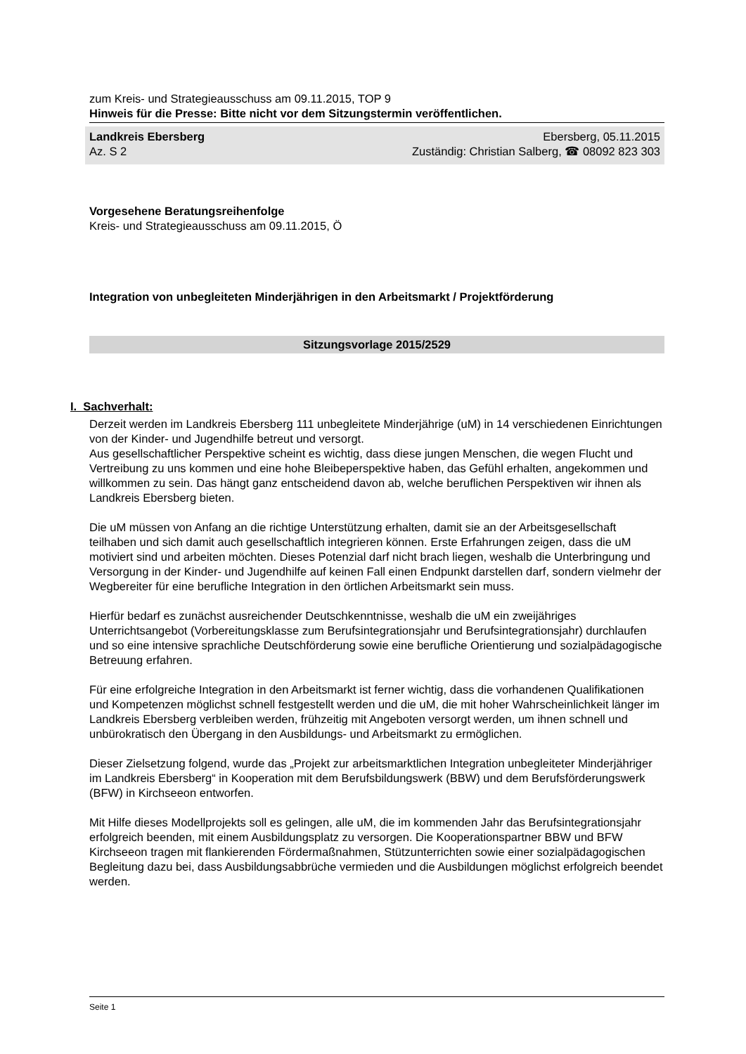zum Kreis- und Strategieausschuss am 09.11.2015, TOP 9
Hinweis für die Presse: Bitte nicht vor dem Sitzungstermin veröffentlichen.
Landkreis Ebersberg
Az. S 2
Ebersberg, 05.11.2015
Zuständig: Christian Salberg, ☎ 08092 823 303
Vorgesehene Beratungsreihenfolge
Kreis- und Strategieausschuss am 09.11.2015, Ö
Integration von unbegleiteten Minderjährigen in den Arbeitsmarkt / Projektförderung
Sitzungsvorlage 2015/2529
I. Sachverhalt:
Derzeit werden im Landkreis Ebersberg 111 unbegleitete Minderjährige (uM) in 14 verschiedenen Einrichtungen von der Kinder- und Jugendhilfe betreut und versorgt.
Aus gesellschaftlicher Perspektive scheint es wichtig, dass diese jungen Menschen, die wegen Flucht und Vertreibung zu uns kommen und eine hohe Bleibeperspektive haben, das Gefühl erhalten, angekommen und willkommen zu sein. Das hängt ganz entscheidend davon ab, welche beruflichen Perspektiven wir ihnen als Landkreis Ebersberg bieten.
Die uM müssen von Anfang an die richtige Unterstützung erhalten, damit sie an der Arbeitsgesellschaft teilhaben und sich damit auch gesellschaftlich integrieren können. Erste Erfahrungen zeigen, dass die uM motiviert sind und arbeiten möchten. Dieses Potenzial darf nicht brach liegen, weshalb die Unterbringung und Versorgung in der Kinder- und Jugendhilfe auf keinen Fall einen Endpunkt darstellen darf, sondern vielmehr der Wegbereiter für eine berufliche Integration in den örtlichen Arbeitsmarkt sein muss.
Hierfür bedarf es zunächst ausreichender Deutschkenntnisse, weshalb die uM ein zweijähriges Unterrichtsangebot (Vorbereitungsklasse zum Berufsintegrationsjahr und Berufsintegrationsjahr) durchlaufen und so eine intensive sprachliche Deutschförderung sowie eine berufliche Orientierung und sozialpädagogische Betreuung erfahren.
Für eine erfolgreiche Integration in den Arbeitsmarkt ist ferner wichtig, dass die vorhandenen Qualifikationen und Kompetenzen möglichst schnell festgestellt werden und die uM, die mit hoher Wahrscheinlichkeit länger im Landkreis Ebersberg verbleiben werden, frühzeitig mit Angeboten versorgt werden, um ihnen schnell und unbürokratisch den Übergang in den Ausbildungs- und Arbeitsmarkt zu ermöglichen.
Dieser Zielsetzung folgend, wurde das „Projekt zur arbeitsmarktlichen Integration unbegleiteter Minderjähriger im Landkreis Ebersberg“ in Kooperation mit dem Berufsbildungswerk (BBW) und dem Berufsförderungswerk (BFW) in Kirchseeon entworfen.
Mit Hilfe dieses Modellprojekts soll es gelingen, alle uM, die im kommenden Jahr das Berufsintegrationsjahr erfolgreich beenden, mit einem Ausbildungsplatz zu versorgen. Die Kooperationspartner BBW und BFW Kirchseeon tragen mit flankierenden Fördermaßnahmen, Stützunterrichten sowie einer sozialpädagogischen Begleitung dazu bei, dass Ausbildungsabbrüche vermieden und die Ausbildungen möglichst erfolgreich beendet werden.
Seite 1